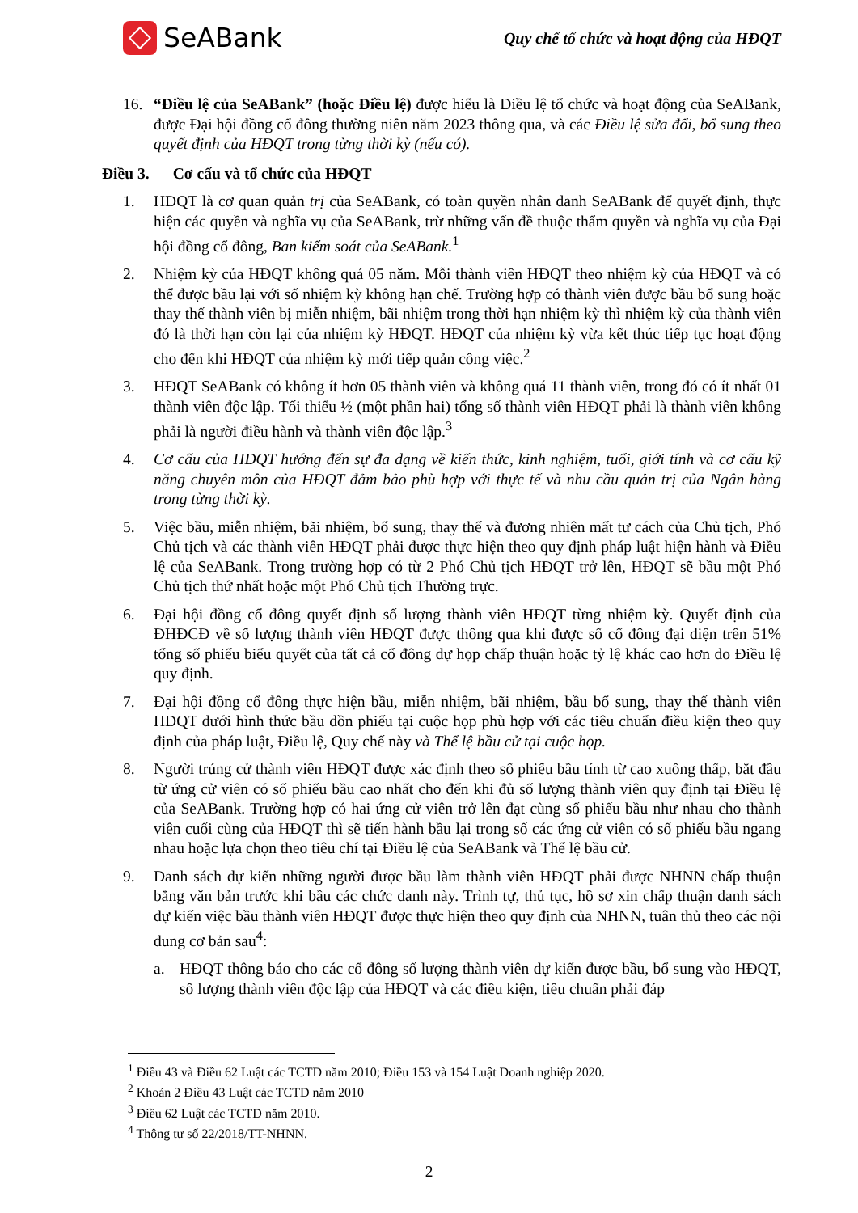SeABank
Quy chế tổ chức và hoạt động của HĐQT
16. “Điều lệ của SeABank” (hoặc Điều lệ) được hiểu là Điều lệ tổ chức và hoạt động của SeABank, được Đại hội đồng cổ đông thường niên năm 2023 thông qua, và các Điều lệ sửa đổi, bổ sung theo quyết định của HĐQT trong từng thời kỳ (nếu có).
Điều 3. Cơ cấu và tổ chức của HĐQT
1. HĐQT là cơ quan quản trị của SeABank, có toàn quyền nhân danh SeABank để quyết định, thực hiện các quyền và nghĩa vụ của SeABank, trừ những vấn đề thuộc thẩm quyền và nghĩa vụ của Đại hội đồng cổ đông, Ban kiểm soát của SeABank.<sup>1</sup>
2. Nhiệm kỳ của HĐQT không quá 05 năm. Mỗi thành viên HĐQT theo nhiệm kỳ của HĐQT và có thể được bầu lại với số nhiệm kỳ không hạn chế. Trường hợp có thành viên được bầu bổ sung hoặc thay thế thành viên bị miễn nhiệm, bãi nhiệm trong thời hạn nhiệm kỳ thì nhiệm kỳ của thành viên đó là thời hạn còn lại của nhiệm kỳ HĐQT. HĐQT của nhiệm kỳ vừa kết thúc tiếp tục hoạt động cho đến khi HĐQT của nhiệm kỳ mới tiếp quản công việc.<sup>2</sup>
3. HĐQT SeABank có không ít hơn 05 thành viên và không quá 11 thành viên, trong đó có ít nhất 01 thành viên độc lập. Tối thiểu ½ (một phần hai) tổng số thành viên HĐQT phải là thành viên không phải là người điều hành và thành viên độc lập.<sup>3</sup>
4. Cơ cấu của HĐQT hướng đến sự đa dạng về kiến thức, kinh nghiệm, tuổi, giới tính và cơ cấu kỹ năng chuyên môn của HĐQT đảm bảo phù hợp với thực tế và nhu cầu quản trị của Ngân hàng trong từng thời kỳ.
5. Việc bầu, miễn nhiệm, bãi nhiệm, bổ sung, thay thế và đương nhiên mất tư cách của Chủ tịch, Phó Chủ tịch và các thành viên HĐQT phải được thực hiện theo quy định pháp luật hiện hành và Điều lệ của SeABank. Trong trường hợp có từ 2 Phó Chủ tịch HĐQT trở lên, HĐQT sẽ bầu một Phó Chủ tịch thứ nhất hoặc một Phó Chủ tịch Thường trực.
6. Đại hội đồng cổ đông quyết định số lượng thành viên HĐQT từng nhiệm kỳ. Quyết định của ĐHĐCĐ về số lượng thành viên HĐQT được thông qua khi được số cổ đông đại diện trên 51% tổng số phiếu biểu quyết của tất cả cổ đông dự họp chấp thuận hoặc tỷ lệ khác cao hơn do Điều lệ quy định.
7. Đại hội đồng cổ đông thực hiện bầu, miễn nhiệm, bãi nhiệm, bầu bổ sung, thay thế thành viên HĐQT dưới hình thức bầu dồn phiếu tại cuộc họp phù hợp với các tiêu chuẩn điều kiện theo quy định của pháp luật, Điều lệ, Quy chế này và Thể lệ bầu cử tại cuộc họp.
8. Người trúng cử thành viên HĐQT được xác định theo số phiếu bầu tính từ cao xuống thấp, bắt đầu từ ứng cử viên có số phiếu bầu cao nhất cho đến khi đủ số lượng thành viên quy định tại Điều lệ của SeABank. Trường hợp có hai ứng cử viên trở lên đạt cùng số phiếu bầu như nhau cho thành viên cuối cùng của HĐQT thì sẽ tiến hành bầu lại trong số các ứng cử viên có số phiếu bầu ngang nhau hoặc lựa chọn theo tiêu chí tại Điều lệ của SeABank và Thể lệ bầu cử.
9. Danh sách dự kiến những người được bầu làm thành viên HĐQT phải được NHNN chấp thuận bằng văn bản trước khi bầu các chức danh này. Trình tự, thủ tục, hồ sơ xin chấp thuận danh sách dự kiến việc bầu thành viên HĐQT được thực hiện theo quy định của NHNN, tuân thủ theo các nội dung cơ bản sau<sup>4</sup>:
a. HĐQT thông báo cho các cổ đông số lượng thành viên dự kiến được bầu, bổ sung vào HĐQT, số lượng thành viên độc lập của HĐQT và các điều kiện, tiêu chuẩn phải đáp
<sup>1</sup> Điều 43 và Điều 62 Luật các TCTD năm 2010; Điều 153 và 154 Luật Doanh nghiệp 2020.
<sup>2</sup> Khoản 2 Điều 43 Luật các TCTD năm 2010
<sup>3</sup> Điều 62 Luật các TCTD năm 2010.
<sup>4</sup> Thông tư số 22/2018/TT-NHNN.
2